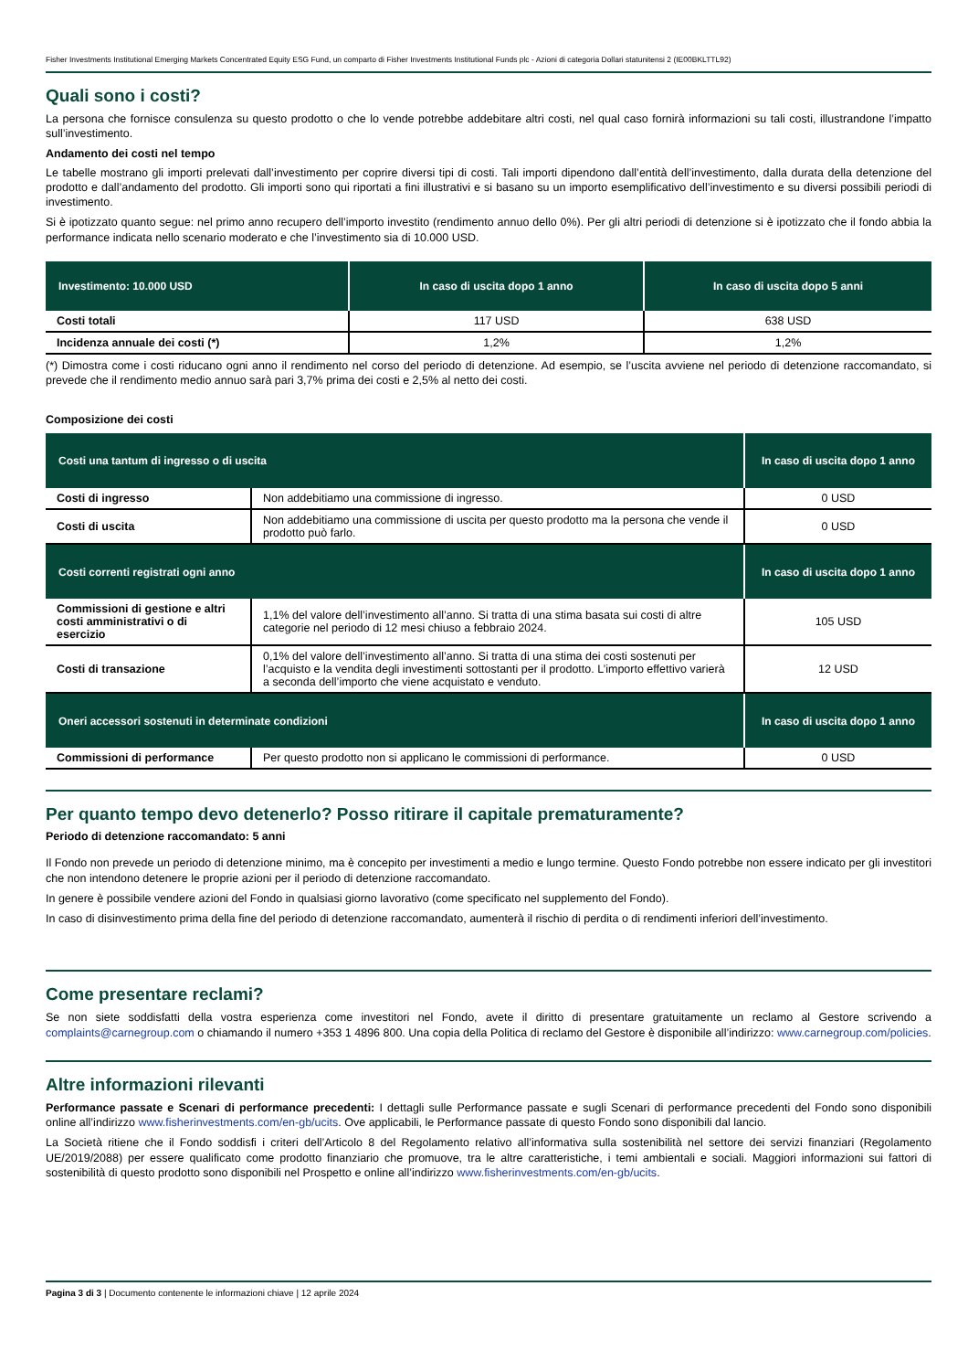Fisher Investments Institutional Emerging Markets Concentrated Equity ESG Fund, un comparto di Fisher Investments Institutional Funds plc - Azioni di categoria Dollari statunitensi 2 (IE00BKLTTL92)
Quali sono i costi?
La persona che fornisce consulenza su questo prodotto o che lo vende potrebbe addebitare altri costi, nel qual caso fornirà informazioni su tali costi, illustrandone l’impatto sull’investimento.
Andamento dei costi nel tempo
Le tabelle mostrano gli importi prelevati dall’investimento per coprire diversi tipi di costi. Tali importi dipendono dall’entità dell’investimento, dalla durata della detenzione del prodotto e dall’andamento del prodotto. Gli importi sono qui riportati a fini illustrativi e si basano su un importo esemplificativo dell’investimento e su diversi possibili periodi di investimento.
Si è ipotizzato quanto segue: nel primo anno recupero dell’importo investito (rendimento annuo dello 0%). Per gli altri periodi di detenzione si è ipotizzato che il fondo abbia la performance indicata nello scenario moderato e che l’investimento sia di 10.000 USD.
| Investimento: 10.000 USD | In caso di uscita dopo 1 anno | In caso di uscita dopo 5 anni |
| --- | --- | --- |
| Costi totali | 117 USD | 638 USD |
| Incidenza annuale dei costi (*) | 1,2% | 1,2% |
(*) Dimostra come i costi riducano ogni anno il rendimento nel corso del periodo di detenzione. Ad esempio, se l’uscita avviene nel periodo di detenzione raccomandato, si prevede che il rendimento medio annuo sarà pari 3,7% prima dei costi e 2,5% al netto dei costi.
Composizione dei costi
| Costi una tantum di ingresso o di uscita | | In caso di uscita dopo 1 anno |
| --- | --- | --- |
| Costi di ingresso | Non addebitiamo una commissione di ingresso. | 0 USD |
| Costi di uscita | Non addebitiamo una commissione di uscita per questo prodotto ma la persona che vende il prodotto può farlo. | 0 USD |
| Costi correnti registrati ogni anno | | In caso di uscita dopo 1 anno |
| Commissioni di gestione e altri costi amministrativi o di esercizio | 1,1% del valore dell’investimento all’anno. Si tratta di una stima basata sui costi di altre categorie nel periodo di 12 mesi chiuso a febbraio 2024. | 105 USD |
| Costi di transazione | 0,1% del valore dell’investimento all’anno. Si tratta di una stima dei costi sostenuti per l’acquisto e la vendita degli investimenti sottostanti per il prodotto. L’importo effettivo varierà a seconda dell’importo che viene acquistato e venduto. | 12 USD |
| Oneri accessori sostenuti in determinate condizioni | | In caso di uscita dopo 1 anno |
| Commissioni di performance | Per questo prodotto non si applicano le commissioni di performance. | 0 USD |
Per quanto tempo devo detenerlo? Posso ritirare il capitale prematuramente?
Periodo di detenzione raccomandato: 5 anni
Il Fondo non prevede un periodo di detenzione minimo, ma è concepito per investimenti a medio e lungo termine. Questo Fondo potrebbe non essere indicato per gli investitori che non intendono detenere le proprie azioni per il periodo di detenzione raccomandato.
In genere è possibile vendere azioni del Fondo in qualsiasi giorno lavorativo (come specificato nel supplemento del Fondo).
In caso di disinvestimento prima della fine del periodo di detenzione raccomandato, aumenterà il rischio di perdita o di rendimenti inferiori dell’investimento.
Come presentare reclami?
Se non siete soddisfatti della vostra esperienza come investitori nel Fondo, avete il diritto di presentare gratuitamente un reclamo al Gestore scrivendo a complaints@carnegroup.com o chiamando il numero +353 1 4896 800. Una copia della Politica di reclamo del Gestore è disponibile all’indirizzo: www.carnegroup.com/policies.
Altre informazioni rilevanti
Performance passate e Scenari di performance precedenti: I dettagli sulle Performance passate e sugli Scenari di performance precedenti del Fondo sono disponibili online all’indirizzo www.fisherinvestments.com/en-gb/ucits. Ove applicabili, le Performance passate di questo Fondo sono disponibili dal lancio.
La Società ritiene che il Fondo soddisfi i criteri dell’Articolo 8 del Regolamento relativo all’informativa sulla sostenibilità nel settore dei servizi finanziari (Regolamento UE/2019/2088) per essere qualificato come prodotto finanziario che promuove, tra le altre caratteristiche, i temi ambientali e sociali. Maggiori informazioni sui fattori di sostenibilità di questo prodotto sono disponibili nel Prospetto e online all’indirizzo www.fisherinvestments.com/en-gb/ucits.
Pagina 3 di 3 | Documento contenente le informazioni chiave | 12 aprile 2024